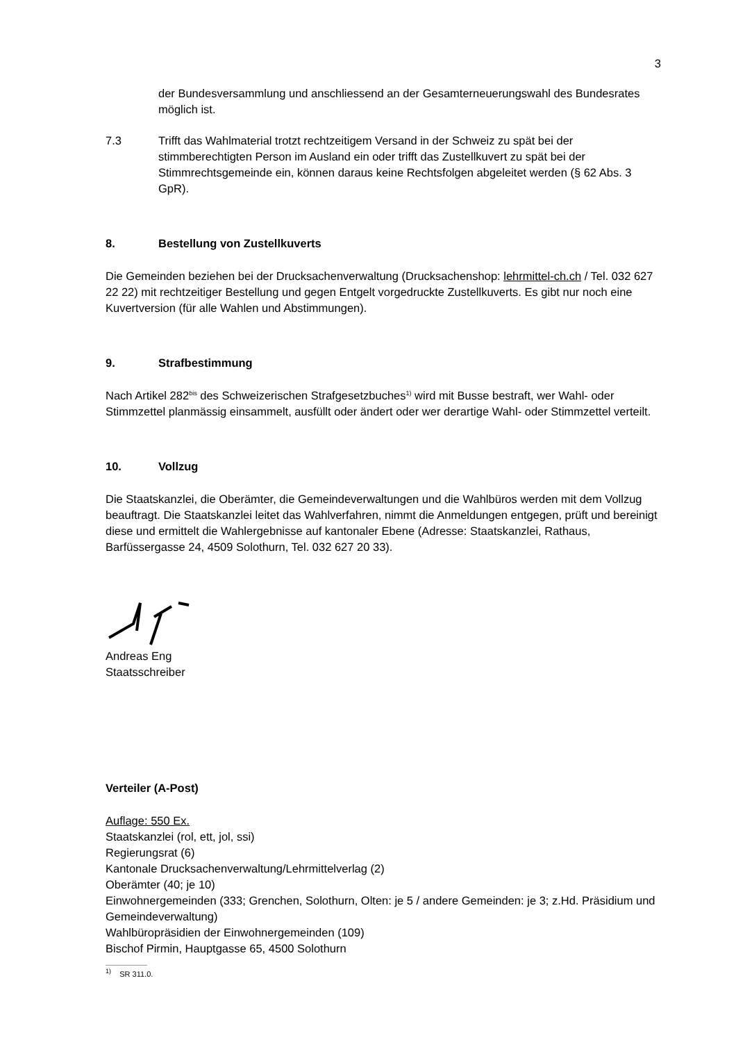3
der Bundesversammlung und anschliessend an der Gesamterneuerungswahl des Bundesrates möglich ist.
7.3 Trifft das Wahlmaterial trotzt rechtzeitigem Versand in der Schweiz zu spät bei der stimmberechtigten Person im Ausland ein oder trifft das Zustellkuvert zu spät bei der Stimmrechtsgemeinde ein, können daraus keine Rechtsfolgen abgeleitet werden (§ 62 Abs. 3 GpR).
8. Bestellung von Zustellkuverts
Die Gemeinden beziehen bei der Drucksachenverwaltung (Drucksachenshop: lehrmittel-ch.ch / Tel. 032 627 22 22) mit rechtzeitiger Bestellung und gegen Entgelt vorgedruckte Zustellkuverts. Es gibt nur noch eine Kuvertversion (für alle Wahlen und Abstimmungen).
9. Strafbestimmung
Nach Artikel 282<sup>bis</sup> des Schweizerischen Strafgesetzbuches<sup>1)</sup> wird mit Busse bestraft, wer Wahl- oder Stimmzettel planmässig einsammelt, ausfüllt oder ändert oder wer derartige Wahl- oder Stimmzettel verteilt.
10. Vollzug
Die Staatskanzlei, die Oberämter, die Gemeindeverwaltungen und die Wahlbüros werden mit dem Vollzug beauftragt. Die Staatskanzlei leitet das Wahlverfahren, nimmt die Anmeldungen entgegen, prüft und bereinigt diese und ermittelt die Wahlergebnisse auf kantonaler Ebene (Adresse: Staatskanzlei, Rathaus, Barfüssergasse 24, 4509 Solothurn, Tel. 032 627 20 33).
Andreas Eng
Staatsschreiber
Verteiler (A-Post)
Auflage: 550 Ex.
Staatskanzlei (rol, ett, jol, ssi)
Regierungsrat (6)
Kantonale Drucksachenverwaltung/Lehrmittelverlag (2)
Oberämter (40; je 10)
Einwohnergemeinden (333; Grenchen, Solothurn, Olten: je 5 / andere Gemeinden: je 3; z.Hd. Präsidium und Gemeindeverwaltung)
Wahlbüropräsidien der Einwohnergemeinden (109)
Bischof Pirmin, Hauptgasse 65, 4500 Solothurn
<sup>1)</sup> SR 311.0.